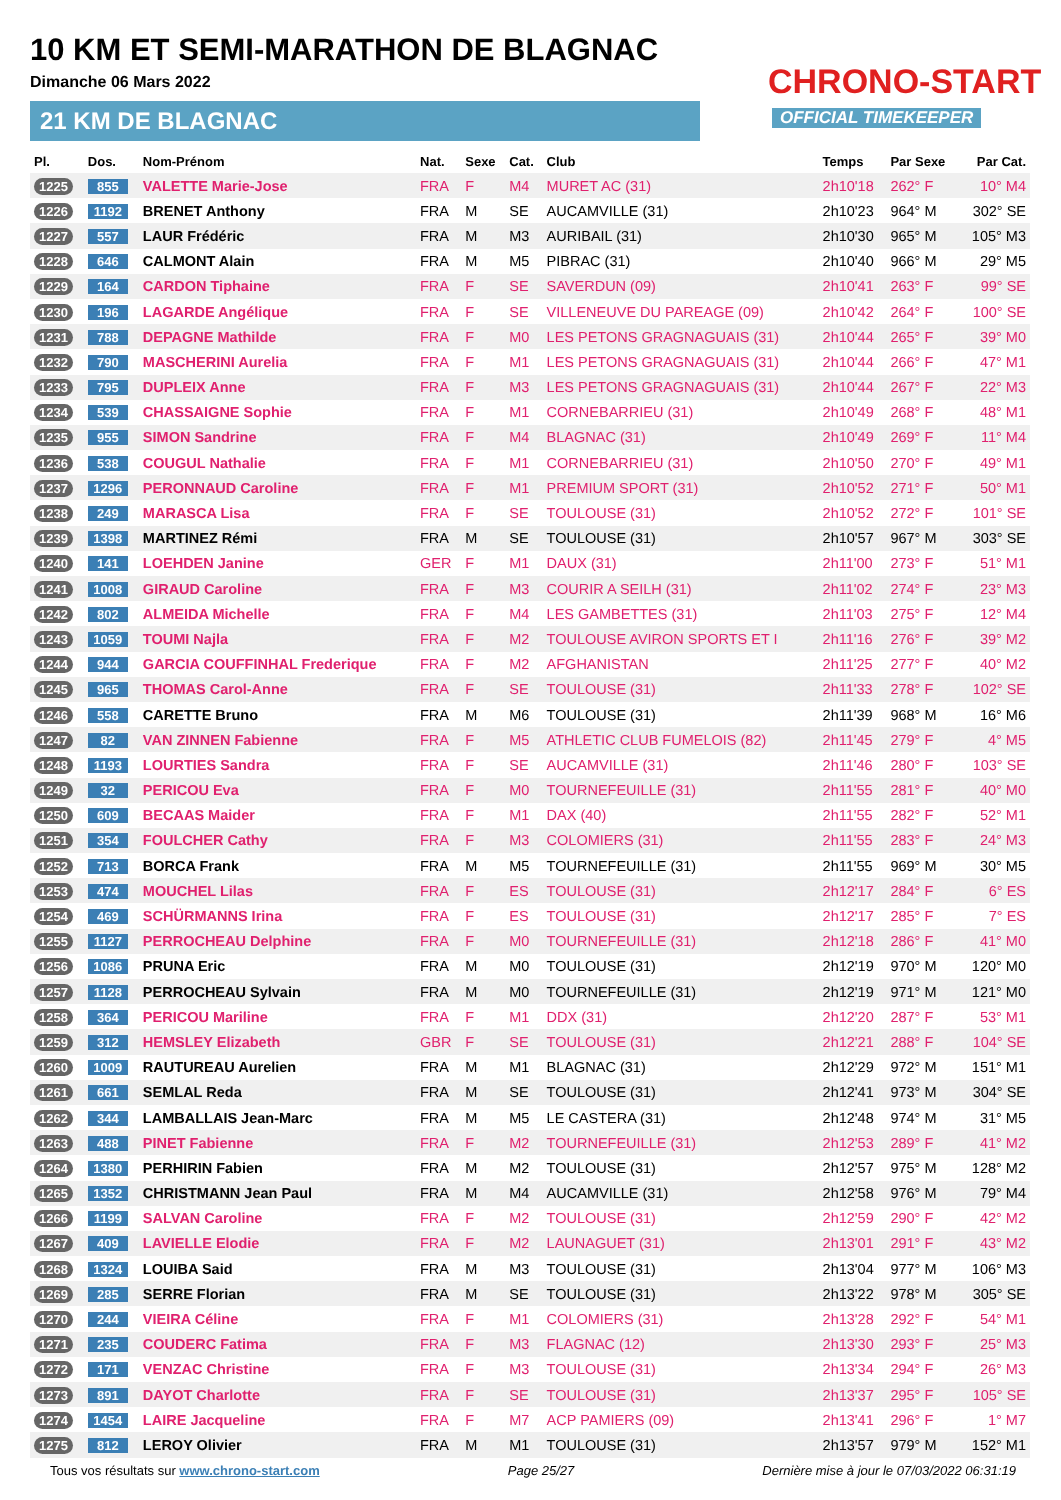10 KM ET SEMI-MARATHON DE BLAGNAC
Dimanche 06 Mars 2022
21 KM DE BLAGNAC
CHRONO-START
OFFICIAL TIMEKEEPER
| Pl. | Dos. | Nom-Prénom | Nat. | Sexe | Cat. | Club | Temps | Par Sexe | Par Cat. |
| --- | --- | --- | --- | --- | --- | --- | --- | --- | --- |
| 1225 | 855 | VALETTE Marie-Jose | FRA | F | M4 | MURET AC (31) | 2h10'18 | 262° F | 10° M4 |
| 1226 | 1192 | BRENET Anthony | FRA | M | SE | AUCAMVILLE (31) | 2h10'23 | 964° M | 302° SE |
| 1227 | 557 | LAUR Frédéric | FRA | M | M3 | AURIBAIL (31) | 2h10'30 | 965° M | 105° M3 |
| 1228 | 646 | CALMONT Alain | FRA | M | M5 | PIBRAC (31) | 2h10'40 | 966° M | 29° M5 |
| 1229 | 164 | CARDON Tiphaine | FRA | F | SE | SAVERDUN (09) | 2h10'41 | 263° F | 99° SE |
| 1230 | 196 | LAGARDE Angélique | FRA | F | SE | VILLENEUVE DU PAREAGE (09) | 2h10'42 | 264° F | 100° SE |
| 1231 | 788 | DEPAGNE Mathilde | FRA | F | M0 | LES PETONS GRAGNAGUAIS (31) | 2h10'44 | 265° F | 39° M0 |
| 1232 | 790 | MASCHERINI Aurelia | FRA | F | M1 | LES PETONS GRAGNAGUAIS (31) | 2h10'44 | 266° F | 47° M1 |
| 1233 | 795 | DUPLEIX Anne | FRA | F | M3 | LES PETONS GRAGNAGUAIS (31) | 2h10'44 | 267° F | 22° M3 |
| 1234 | 539 | CHASSAIGNE Sophie | FRA | F | M1 | CORNEBARRIEU (31) | 2h10'49 | 268° F | 48° M1 |
| 1235 | 955 | SIMON Sandrine | FRA | F | M4 | BLAGNAC (31) | 2h10'49 | 269° F | 11° M4 |
| 1236 | 538 | COUGUL Nathalie | FRA | F | M1 | CORNEBARRIEU (31) | 2h10'50 | 270° F | 49° M1 |
| 1237 | 1296 | PERONNAUD Caroline | FRA | F | M1 | PREMIUM SPORT (31) | 2h10'52 | 271° F | 50° M1 |
| 1238 | 249 | MARASCA Lisa | FRA | F | SE | TOULOUSE (31) | 2h10'52 | 272° F | 101° SE |
| 1239 | 1398 | MARTINEZ Rémi | FRA | M | SE | TOULOUSE (31) | 2h10'57 | 967° M | 303° SE |
| 1240 | 141 | LOEHDEN Janine | GER | F | M1 | DAUX (31) | 2h11'00 | 273° F | 51° M1 |
| 1241 | 1008 | GIRAUD Caroline | FRA | F | M3 | COURIR A SEILH (31) | 2h11'02 | 274° F | 23° M3 |
| 1242 | 802 | ALMEIDA Michelle | FRA | F | M4 | LES GAMBETTES (31) | 2h11'03 | 275° F | 12° M4 |
| 1243 | 1059 | TOUMI Najla | FRA | F | M2 | TOULOUSE AVIRON SPORTS ET I | 2h11'16 | 276° F | 39° M2 |
| 1244 | 944 | GARCIA COUFFINHAL Frederique | FRA | F | M2 | AFGHANISTAN | 2h11'25 | 277° F | 40° M2 |
| 1245 | 965 | THOMAS Carol-Anne | FRA | F | SE | TOULOUSE (31) | 2h11'33 | 278° F | 102° SE |
| 1246 | 558 | CARETTE Bruno | FRA | M | M6 | TOULOUSE (31) | 2h11'39 | 968° M | 16° M6 |
| 1247 | 82 | VAN ZINNEN Fabienne | FRA | F | M5 | ATHLETIC CLUB FUMELOIS (82) | 2h11'45 | 279° F | 4° M5 |
| 1248 | 1193 | LOURTIES Sandra | FRA | F | SE | AUCAMVILLE (31) | 2h11'46 | 280° F | 103° SE |
| 1249 | 32 | PERICOU Eva | FRA | F | M0 | TOURNEFEUILLE (31) | 2h11'55 | 281° F | 40° M0 |
| 1250 | 609 | BECAAS Maider | FRA | F | M1 | DAX (40) | 2h11'55 | 282° F | 52° M1 |
| 1251 | 354 | FOULCHER Cathy | FRA | F | M3 | COLOMIERS (31) | 2h11'55 | 283° F | 24° M3 |
| 1252 | 713 | BORCA Frank | FRA | M | M5 | TOURNEFEUILLE (31) | 2h11'55 | 969° M | 30° M5 |
| 1253 | 474 | MOUCHEL Lilas | FRA | F | ES | TOULOUSE (31) | 2h12'17 | 284° F | 6° ES |
| 1254 | 469 | SCHÜRMANNS Irina | FRA | F | ES | TOULOUSE (31) | 2h12'17 | 285° F | 7° ES |
| 1255 | 1127 | PERROCHEAU Delphine | FRA | F | M0 | TOURNEFEUILLE (31) | 2h12'18 | 286° F | 41° M0 |
| 1256 | 1086 | PRUNA Eric | FRA | M | M0 | TOULOUSE (31) | 2h12'19 | 970° M | 120° M0 |
| 1257 | 1128 | PERROCHEAU Sylvain | FRA | M | M0 | TOURNEFEUILLE (31) | 2h12'19 | 971° M | 121° M0 |
| 1258 | 364 | PERICOU Mariline | FRA | F | M1 | DDX (31) | 2h12'20 | 287° F | 53° M1 |
| 1259 | 312 | HEMSLEY Elizabeth | GBR | F | SE | TOULOUSE (31) | 2h12'21 | 288° F | 104° SE |
| 1260 | 1009 | RAUTUREAU Aurelien | FRA | M | M1 | BLAGNAC (31) | 2h12'29 | 972° M | 151° M1 |
| 1261 | 661 | SEMLAL Reda | FRA | M | SE | TOULOUSE (31) | 2h12'41 | 973° M | 304° SE |
| 1262 | 344 | LAMBALLAIS Jean-Marc | FRA | M | M5 | LE CASTERA (31) | 2h12'48 | 974° M | 31° M5 |
| 1263 | 488 | PINET Fabienne | FRA | F | M2 | TOURNEFEUILLE (31) | 2h12'53 | 289° F | 41° M2 |
| 1264 | 1380 | PERHIRIN Fabien | FRA | M | M2 | TOULOUSE (31) | 2h12'57 | 975° M | 128° M2 |
| 1265 | 1352 | CHRISTMANN Jean Paul | FRA | M | M4 | AUCAMVILLE (31) | 2h12'58 | 976° M | 79° M4 |
| 1266 | 1199 | SALVAN Caroline | FRA | F | M2 | TOULOUSE (31) | 2h12'59 | 290° F | 42° M2 |
| 1267 | 409 | LAVIELLE Elodie | FRA | F | M2 | LAUNAGUET (31) | 2h13'01 | 291° F | 43° M2 |
| 1268 | 1324 | LOUIBA Said | FRA | M | M3 | TOULOUSE (31) | 2h13'04 | 977° M | 106° M3 |
| 1269 | 285 | SERRE Florian | FRA | M | SE | TOULOUSE (31) | 2h13'22 | 978° M | 305° SE |
| 1270 | 244 | VIEIRA Céline | FRA | F | M1 | COLOMIERS (31) | 2h13'28 | 292° F | 54° M1 |
| 1271 | 235 | COUDERC Fatima | FRA | F | M3 | FLAGNAC (12) | 2h13'30 | 293° F | 25° M3 |
| 1272 | 171 | VENZAC Christine | FRA | F | M3 | TOULOUSE (31) | 2h13'34 | 294° F | 26° M3 |
| 1273 | 891 | DAYOT Charlotte | FRA | F | SE | TOULOUSE (31) | 2h13'37 | 295° F | 105° SE |
| 1274 | 1454 | LAIRE Jacqueline | FRA | F | M7 | ACP PAMIERS (09) | 2h13'41 | 296° F | 1° M7 |
| 1275 | 812 | LEROY Olivier | FRA | M | M1 | TOULOUSE (31) | 2h13'57 | 979° M | 152° M1 |
Tous vos résultats sur www.chrono-start.com Page 25/27 Dernière mise à jour le 07/03/2022 06:31:19